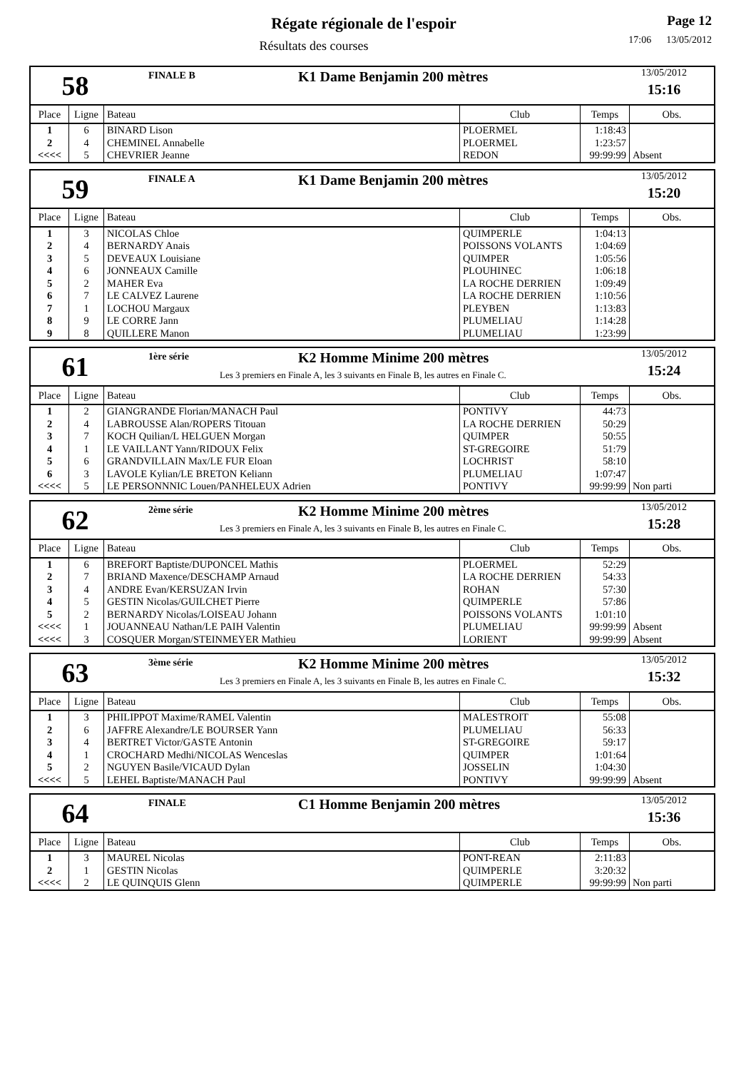Régate régionale de l'espoir
Résultats des courses
Page 12
17:06 13/05/2012
58
FINALE B K1 Dame Benjamin 200 mètres
13/05/2012
15:16
| Place | Ligne | Bateau | Club | Temps | Obs. |
| --- | --- | --- | --- | --- | --- |
| 1 | 6 | BINARD Lison | PLOERMEL | 1:18:43 | |
| 2 | 4 | CHEMINEL Annabelle | PLOERMEL | 1:23:57 | |
| <<<< | 5 | CHEVRIER Jeanne | REDON | 99:99:99 | Absent |
59
FINALE A K1 Dame Benjamin 200 mètres
13/05/2012
15:20
| Place | Ligne | Bateau | Club | Temps | Obs. |
| --- | --- | --- | --- | --- | --- |
| 1 | 3 | NICOLAS Chloe | QUIMPERLE | 1:04:13 | |
| 2 | 4 | BERNARDY Anais | POISSONS VOLANTS | 1:04:69 | |
| 3 | 5 | DEVEAUX Louisiane | QUIMPER | 1:05:56 | |
| 4 | 6 | JONNEAUX Camille | PLOUHINEC | 1:06:18 | |
| 5 | 2 | MAHER Eva | LA ROCHE DERRIEN | 1:09:49 | |
| 6 | 7 | LE CALVEZ Laurene | LA ROCHE DERRIEN | 1:10:56 | |
| 7 | 1 | LOCHOU Margaux | PLEYBEN | 1:13:83 | |
| 8 | 9 | LE CORRE Jann | PLUMELIAU | 1:14:28 | |
| 9 | 8 | QUILLERE Manon | PLUMELIAU | 1:23:99 | |
61
1ère série K2 Homme Minime 200 mètres
Les 3 premiers en Finale A, les 3 suivants en Finale B, les autres en Finale C.
13/05/2012
15:24
| Place | Ligne | Bateau | Club | Temps | Obs. |
| --- | --- | --- | --- | --- | --- |
| 1 | 2 | GIANGRANDE Florian/MANACH Paul | PONTIVY | 44:73 | |
| 2 | 4 | LABROUSSE Alan/ROPERS Titouan | LA ROCHE DERRIEN | 50:29 | |
| 3 | 7 | KOCH Quilian/L HELGUEN Morgan | QUIMPER | 50:55 | |
| 4 | 1 | LE VAILLANT Yann/RIDOUX Felix | ST-GREGOIRE | 51:79 | |
| 5 | 6 | GRANDVILLAIN Max/LE FUR Eloan | LOCHRIST | 58:10 | |
| 6 | 3 | LAVOLE Kylian/LE BRETON Keliann | PLUMELIAU | 1:07:47 | |
| <<<< | 5 | LE PERSONNNIC Louen/PANHELEUX Adrien | PONTIVY | 99:99:99 | Non parti |
62
2ème série K2 Homme Minime 200 mètres
Les 3 premiers en Finale A, les 3 suivants en Finale B, les autres en Finale C.
13/05/2012
15:28
| Place | Ligne | Bateau | Club | Temps | Obs. |
| --- | --- | --- | --- | --- | --- |
| 1 | 6 | BREFORT Baptiste/DUPONCEL Mathis | PLOERMEL | 52:29 | |
| 2 | 7 | BRIAND Maxence/DESCHAMP Arnaud | LA ROCHE DERRIEN | 54:33 | |
| 3 | 4 | ANDRE Evan/KERSUZAN Irvin | ROHAN | 57:30 | |
| 4 | 5 | GESTIN Nicolas/GUILCHET Pierre | QUIMPERLE | 57:86 | |
| 5 | 2 | BERNARDY Nicolas/LOISEAU Johann | POISSONS VOLANTS | 1:01:10 | |
| <<<< | 1 | JOUANNEAU Nathan/LE PAIH Valentin | PLUMELIAU | 99:99:99 | Absent |
| <<<< | 3 | COSQUER Morgan/STEINMEYER Mathieu | LORIENT | 99:99:99 | Absent |
63
3ème série K2 Homme Minime 200 mètres
Les 3 premiers en Finale A, les 3 suivants en Finale B, les autres en Finale C.
13/05/2012
15:32
| Place | Ligne | Bateau | Club | Temps | Obs. |
| --- | --- | --- | --- | --- | --- |
| 1 | 3 | PHILIPPOT Maxime/RAMEL Valentin | MALESTROIT | 55:08 | |
| 2 | 6 | JAFFRE Alexandre/LE BOURSER Yann | PLUMELIAU | 56:33 | |
| 3 | 4 | BERTRET Victor/GASTE Antonin | ST-GREGOIRE | 59:17 | |
| 4 | 1 | CROCHARD Medhi/NICOLAS Wenceslas | QUIMPER | 1:01:64 | |
| 5 | 2 | NGUYEN Basile/VICAUD Dylan | JOSSELIN | 1:04:30 | |
| <<<< | 5 | LEHEL Baptiste/MANACH Paul | PONTIVY | 99:99:99 | Absent |
64
FINALE C1 Homme Benjamin 200 mètres
13/05/2012
15:36
| Place | Ligne | Bateau | Club | Temps | Obs. |
| --- | --- | --- | --- | --- | --- |
| 1 | 3 | MAUREL Nicolas | PONT-REAN | 2:11:83 | |
| 2 | 1 | GESTIN Nicolas | QUIMPERLE | 3:20:32 | |
| <<<< | 2 | LE QUINQUIS Glenn | QUIMPERLE | 99:99:99 | Non parti |